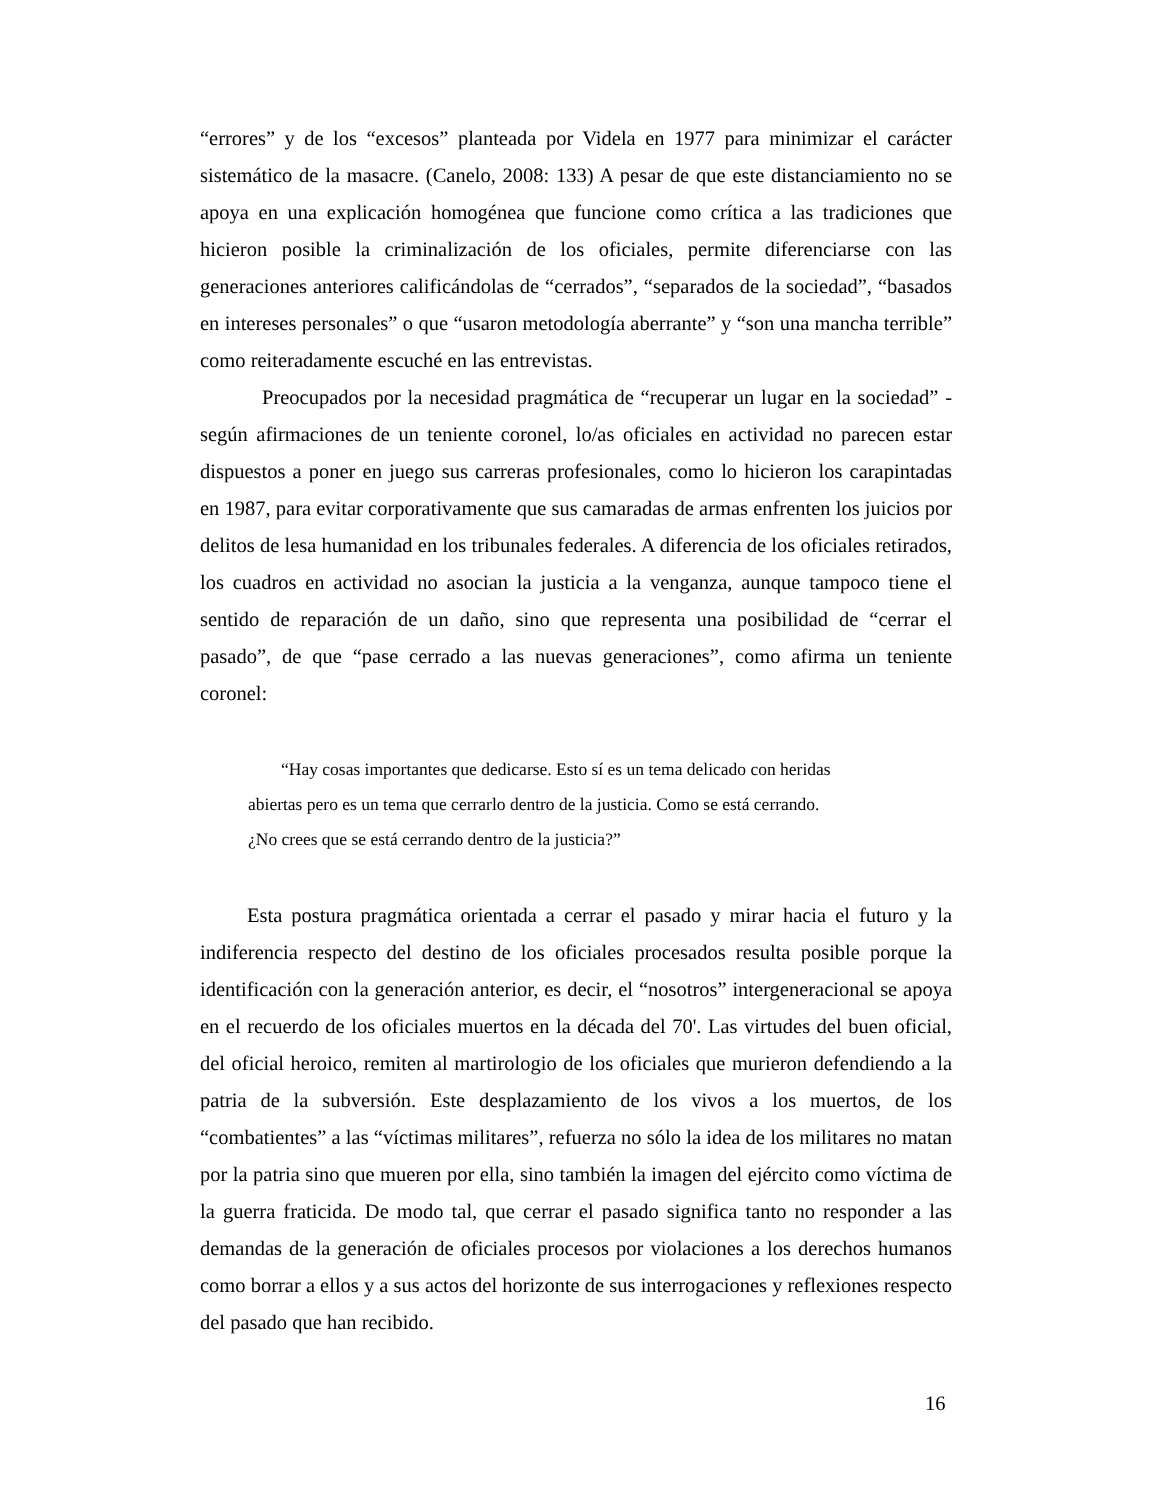“errores” y de los “excesos” planteada por Videla en 1977 para minimizar el carácter sistemático de la masacre. (Canelo, 2008: 133) A pesar de que este distanciamiento no se apoya en una explicación homogénea que funcione como crítica a las tradiciones que hicieron posible la criminalización de los oficiales, permite diferenciarse con las generaciones anteriores calificándolas de “cerrados”, “separados de la sociedad”, “basados en intereses personales” o que “usaron metodología aberrante” y “son una mancha terrible” como reiteradamente escuché en las entrevistas.
Preocupados por la necesidad pragmática de “recuperar un lugar en la sociedad” -según afirmaciones de un teniente coronel, lo/as oficiales en actividad no parecen estar dispuestos a poner en juego sus carreras profesionales, como lo hicieron los carapintadas en 1987, para evitar corporativamente que sus camaradas de armas enfrenten los juicios por delitos de lesa humanidad en los tribunales federales. A diferencia de los oficiales retirados, los cuadros en actividad no asocian la justicia a la venganza, aunque tampoco tiene el sentido de reparación de un daño, sino que representa una posibilidad de “cerrar el pasado”, de que “pase cerrado a las nuevas generaciones”, como afirma un teniente coronel:
“Hay cosas importantes que dedicarse. Esto sí es un tema delicado con heridas
abiertas pero es un tema que cerrarlo dentro de la justicia. Como se está cerrando.
¿No crees que se está cerrando dentro de la justicia?”
Esta postura pragmática orientada a cerrar el pasado y mirar hacia el futuro y la indiferencia respecto del destino de los oficiales procesados resulta posible porque la identificación con la generación anterior, es decir, el “nosotros” intergeneracional se apoya en el recuerdo de los oficiales muertos en la década del 70'. Las virtudes del buen oficial, del oficial heroico, remiten al martirologio de los oficiales que murieron defendiendo a la patria de la subversión. Este desplazamiento de los vivos a los muertos, de los “combatientes” a las “víctimas militares”, refuerza no sólo la idea de los militares no matan por la patria sino que mueren por ella, sino también la imagen del ejército como víctima de la guerra fraticida. De modo tal, que cerrar el pasado significa tanto no responder a las demandas de la generación de oficiales procesos por violaciones a los derechos humanos como borrar a ellos y a sus actos del horizonte de sus interrogaciones y reflexiones respecto del pasado que han recibido.
16